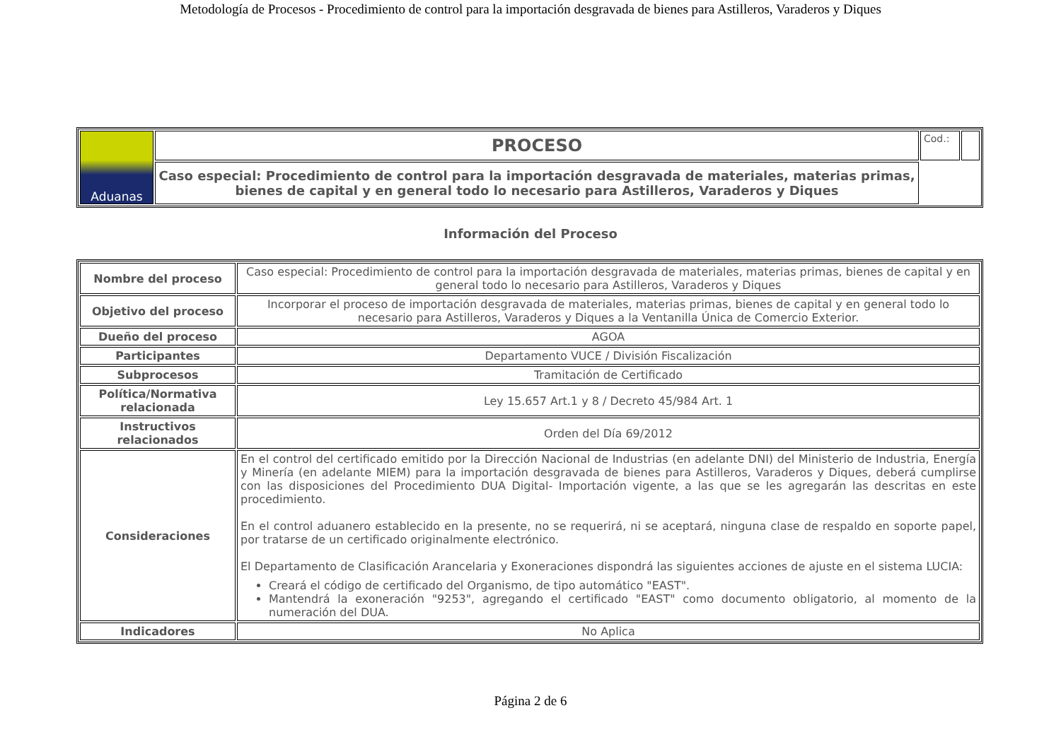Metodología de Procesos - Procedimiento de control para la importación desgravada de bienes para Astilleros, Varaderos y Diques
| Aduanas | PROCESO | Cod.: | |
| | Caso especial: Procedimiento de control para la importación desgravada de materiales, materias primas, bienes de capital y en general todo lo necesario para Astilleros, Varaderos y Diques | | |
Información del Proceso
| Nombre del proceso | Caso especial: Procedimiento de control para la importación desgravada de materiales, materias primas, bienes de capital y en general todo lo necesario para Astilleros, Varaderos y Diques |
| Objetivo del proceso | Incorporar el proceso de importación desgravada de materiales, materias primas, bienes de capital y en general todo lo necesario para Astilleros, Varaderos y Diques a la Ventanilla Única de Comercio Exterior. |
| Dueño del proceso | AGOA |
| Participantes | Departamento VUCE / División Fiscalización |
| Subprocesos | Tramitación de Certificado |
| Política/Normativa relacionada | Ley 15.657 Art.1 y 8 / Decreto 45/984 Art. 1 |
| Instructivos relacionados | Orden del Día 69/2012 |
| Consideraciones | En el control del certificado emitido por la Dirección Nacional de Industrias (en adelante DNI) del Ministerio de Industria, Energía y Minería (en adelante MIEM) para la importación desgravada de bienes para Astilleros, Varaderos y Diques, deberá cumplirse con las disposiciones del Procedimiento DUA Digital- Importación vigente, a las que se les agregarán las descritas en este procedimiento. En el control aduanero establecido en la presente, no se requerirá, ni se aceptará, ninguna clase de respaldo en soporte papel, por tratarse de un certificado originalmente electrónico. El Departamento de Clasificación Arancelaria y Exoneraciones dispondrá las siguientes acciones de ajuste en el sistema LUCIA: Creará el código de certificado del Organismo, de tipo automático "EAST". Mantendrá la exoneración "9253", agregando el certificado "EAST" como documento obligatorio, al momento de la numeración del DUA. |
| Indicadores | No Aplica |
Página 2 de 6